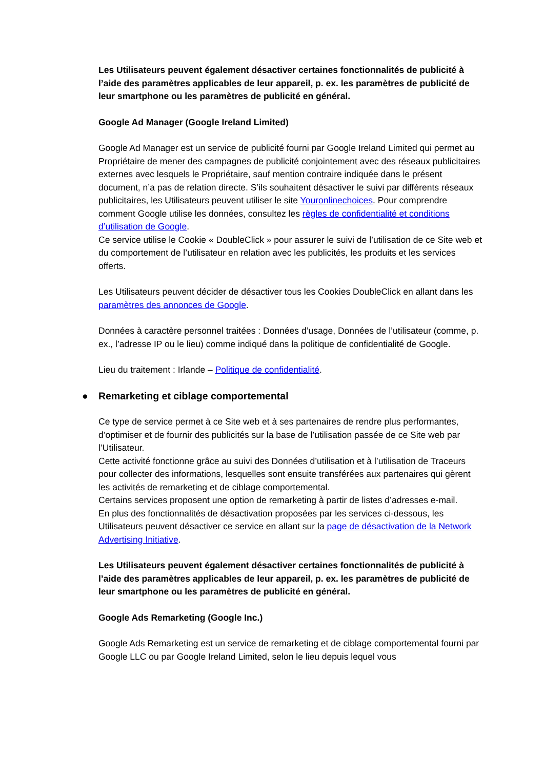Les Utilisateurs peuvent également désactiver certaines fonctionnalités de publicité à l’aide des paramètres applicables de leur appareil, p. ex. les paramètres de publicité de leur smartphone ou les paramètres de publicité en général.
Google Ad Manager (Google Ireland Limited)
Google Ad Manager est un service de publicité fourni par Google Ireland Limited qui permet au Propriétaire de mener des campagnes de publicité conjointement avec des réseaux publicitaires externes avec lesquels le Propriétaire, sauf mention contraire indiquée dans le présent document, n’a pas de relation directe. S’ils souhaitent désactiver le suivi par différents réseaux publicitaires, les Utilisateurs peuvent utiliser le site Youronlinechoices. Pour comprendre comment Google utilise les données, consultez les règles de confidentialité et conditions d’utilisation de Google.
Ce service utilise le Cookie « DoubleClick » pour assurer le suivi de l’utilisation de ce Site web et du comportement de l’utilisateur en relation avec les publicités, les produits et les services offerts.
Les Utilisateurs peuvent décider de désactiver tous les Cookies DoubleClick en allant dans les paramètres des annonces de Google.
Données à caractère personnel traitées : Données d’usage, Données de l’utilisateur (comme, p. ex., l’adresse IP ou le lieu) comme indiqué dans la politique de confidentialité de Google.
Lieu du traitement : Irlande – Politique de confidentialité.
● Remarketing et ciblage comportemental
Ce type de service permet à ce Site web et à ses partenaires de rendre plus performantes, d’optimiser et de fournir des publicités sur la base de l’utilisation passée de ce Site web par l’Utilisateur.
Cette activité fonctionne grâce au suivi des Données d’utilisation et à l’utilisation de Traceurs pour collecter des informations, lesquelles sont ensuite transférées aux partenaires qui gèrent les activités de remarketing et de ciblage comportemental.
Certains services proposent une option de remarketing à partir de listes d’adresses e-mail.
En plus des fonctionnalités de désactivation proposées par les services ci-dessous, les Utilisateurs peuvent désactiver ce service en allant sur la page de désactivation de la Network Advertising Initiative.
Les Utilisateurs peuvent également désactiver certaines fonctionnalités de publicité à l’aide des paramètres applicables de leur appareil, p. ex. les paramètres de publicité de leur smartphone ou les paramètres de publicité en général.
Google Ads Remarketing (Google Inc.)
Google Ads Remarketing est un service de remarketing et de ciblage comportemental fourni par Google LLC ou par Google Ireland Limited, selon le lieu depuis lequel vous